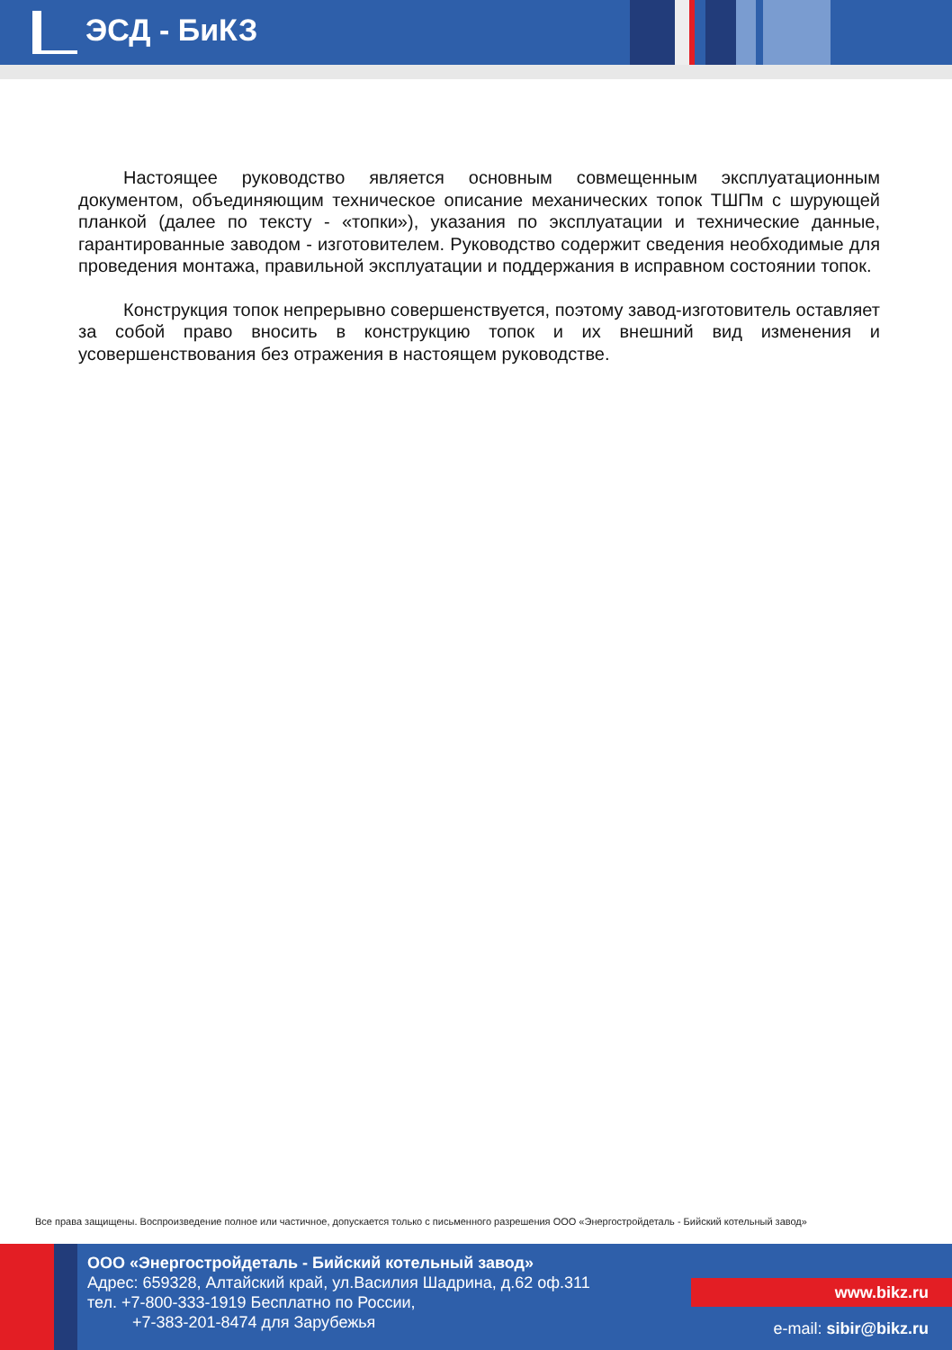ЭСД - БиКЗ
Настоящее руководство является основным совмещенным эксплуатационным документом, объединяющим техническое описание механических топок ТШПм с шурующей планкой (далее по тексту - «топки»), указания по эксплуатации и технические данные, гарантированные заводом - изготовителем. Руководство содержит сведения необходимые для проведения монтажа, правильной эксплуатации и поддержания в исправном состоянии топок.
Конструкция топок непрерывно совершенствуется, поэтому завод-изготовитель оставляет за собой право вносить в конструкцию топок и их внешний вид изменения и усовершенствования без отражения в настоящем руководстве.
Все права защищены. Воспроизведение полное или частичное, допускается только с письменного разрешения ООО «Энергостройдеталь - Бийский котельный завод»
ООО «Энергостройдеталь - Бийский котельный завод»
Адрес: 659328, Алтайский край, ул.Василия Шадрина, д.62 оф.311
тел. +7-800-333-1919 Бесплатно по России,
+7-383-201-8474 для Зарубежья
www.bikz.ru
e-mail: sibir@bikz.ru